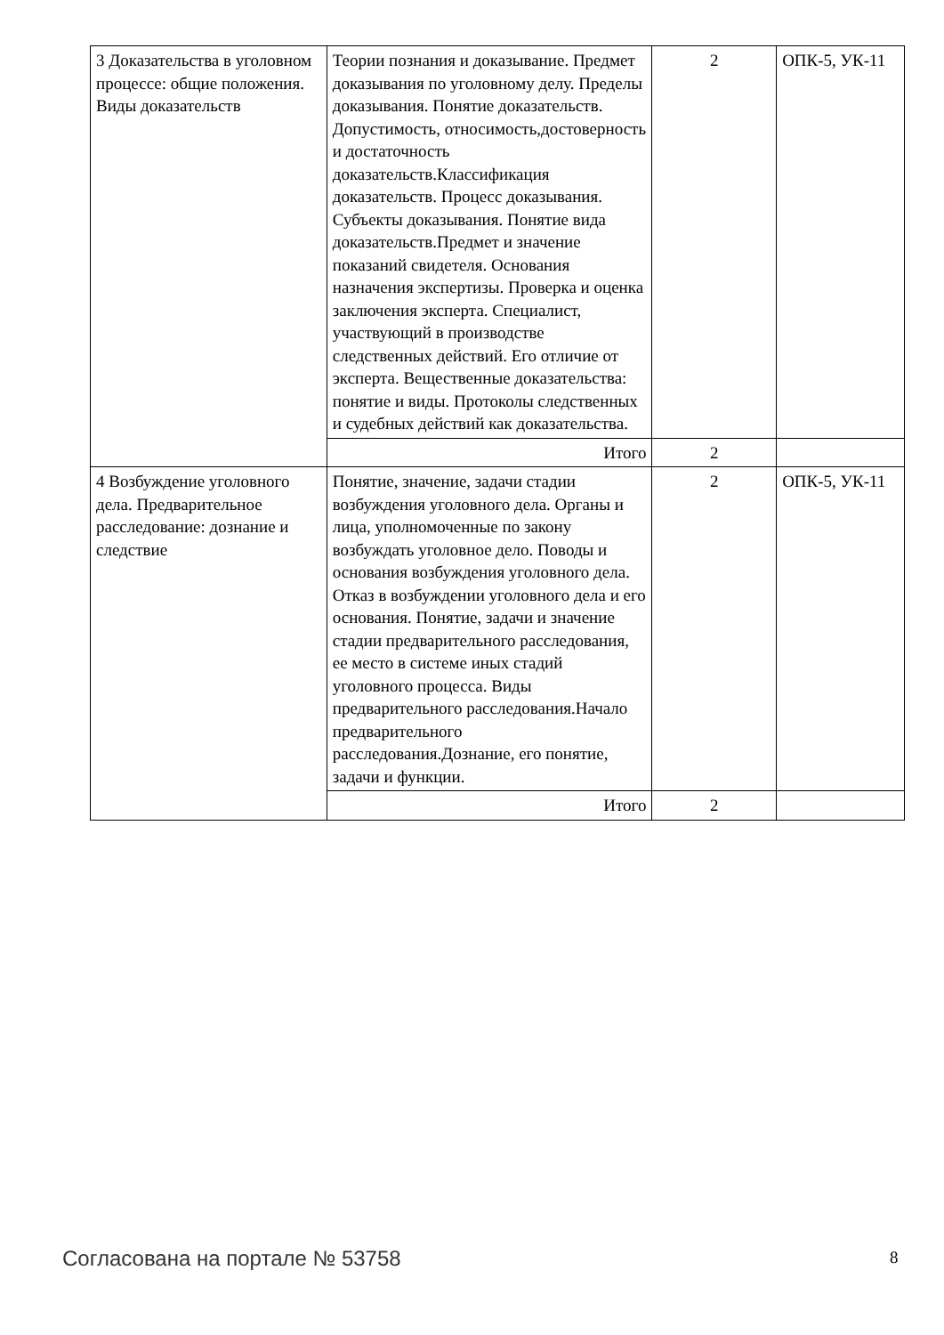| 3 Доказательства в уголовном процессе: общие положения. Виды доказательств | Теории познания и доказывание. Предмет доказывания по уголовному делу. Пределы доказывания. Понятие доказательств. Допустимость, относимость,достоверность и достаточность доказательств.Классификация доказательств. Процесс доказывания. Субъекты доказывания. Понятие вида доказательств.Предмет и значение показаний свидетеля. Основания назначения экспертизы. Проверка и оценка заключения эксперта. Специалист, участвующий в производстве следственных действий. Его отличие от эксперта. Вещественные доказательства: понятие и виды. Протоколы следственных и судебных действий как доказательства. | 2 | ОПК-5, УК-11 |
| | Итого | 2 | |
| 4 Возбуждение уголовного дела. Предварительное расследование: дознание и следствие | Понятие, значение, задачи стадии возбуждения уголовного дела. Органы и лица, уполномоченные по закону возбуждать уголовное дело. Поводы и основания возбуждения уголовного дела. Отказ в возбуждении уголовного дела и его основания. Понятие, задачи и значение стадии предварительного расследования, ее место в системе иных стадий уголовного процесса. Виды предварительного расследования.Начало предварительного расследования.Дознание, его понятие, задачи и функции. | 2 | ОПК-5, УК-11 |
| | Итого | 2 | |
Согласована на портале № 53758 8